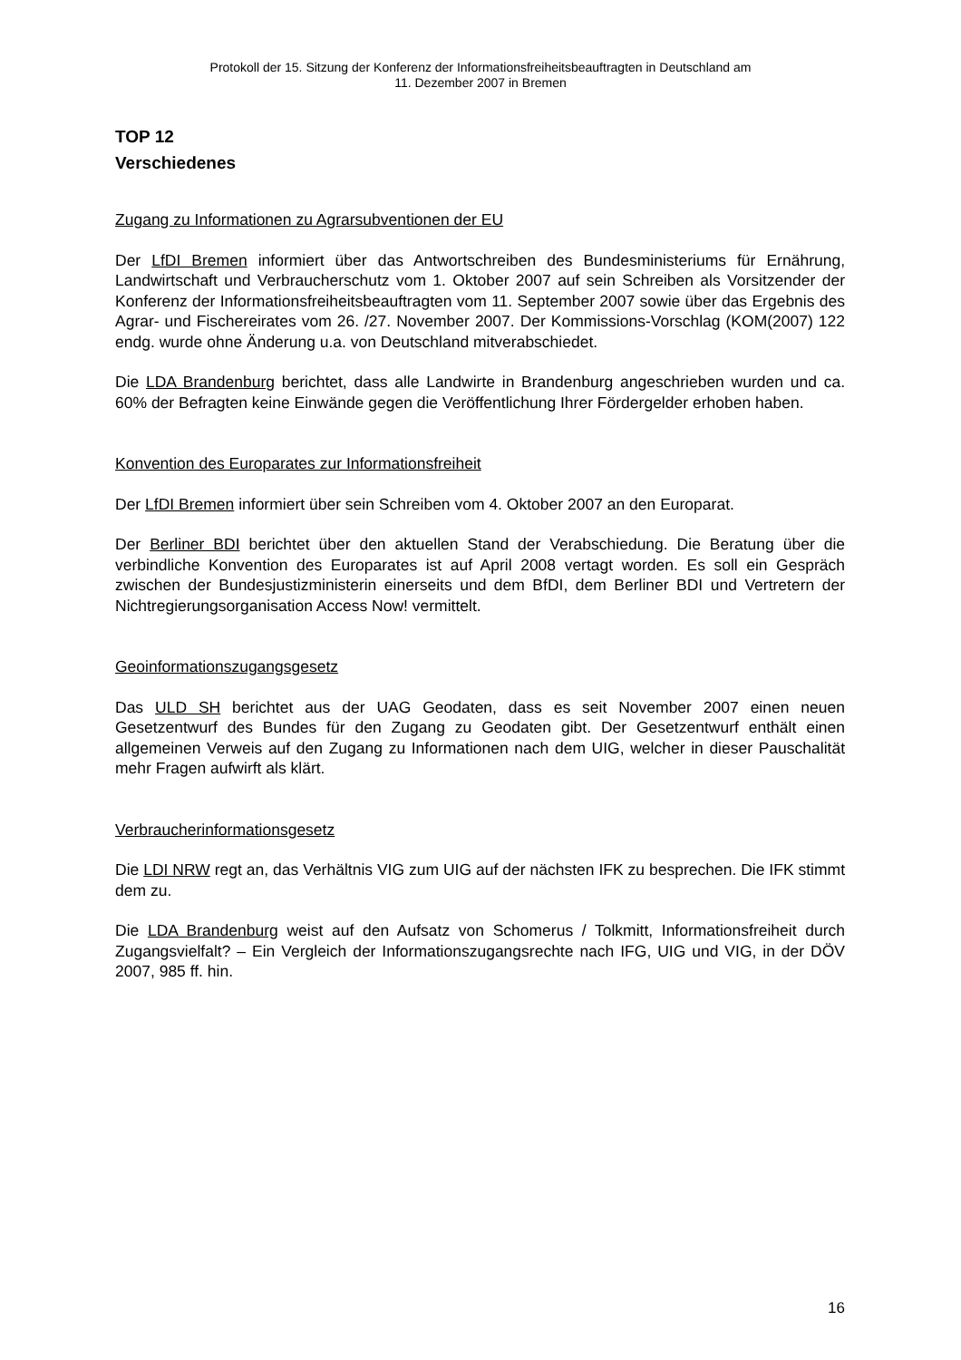Protokoll der 15. Sitzung der Konferenz der Informationsfreiheitsbeauftragten in Deutschland am
11. Dezember 2007 in Bremen
TOP 12
Verschiedenes
Zugang zu Informationen zu Agrarsubventionen der EU
Der LfDI Bremen informiert über das Antwortschreiben des Bundesministeriums für Ernährung, Landwirtschaft und Verbraucherschutz vom 1. Oktober 2007 auf sein Schreiben als Vorsitzender der Konferenz der Informationsfreiheitsbeauftragten vom 11. September 2007 sowie über das Ergebnis des Agrar- und Fischereirates vom 26. /27. November 2007. Der Kommissions-Vorschlag (KOM(2007) 122 endg. wurde ohne Änderung u.a. von Deutschland mitverabschiedet.
Die LDA Brandenburg berichtet, dass alle Landwirte in Brandenburg angeschrieben wurden und ca. 60% der Befragten keine Einwände gegen die Veröffentlichung Ihrer Fördergelder erhoben haben.
Konvention des Europarates zur Informationsfreiheit
Der LfDI Bremen informiert über sein Schreiben vom 4. Oktober 2007 an den Europarat.
Der Berliner BDI berichtet über den aktuellen Stand der Verabschiedung. Die Beratung über die verbindliche Konvention des Europarates ist auf April 2008 vertagt worden. Es soll ein Gespräch zwischen der Bundesjustizministerin einerseits und dem BfDI, dem Berliner BDI und Vertretern der Nichtregierungsorganisation Access Now! vermittelt.
Geoinformationszugangsgesetz
Das ULD SH berichtet aus der UAG Geodaten, dass es seit November 2007 einen neuen Gesetzentwurf des Bundes für den Zugang zu Geodaten gibt. Der Gesetzentwurf enthält einen allgemeinen Verweis auf den Zugang zu Informationen nach dem UIG, welcher in dieser Pauschalität mehr Fragen aufwirft als klärt.
Verbraucherinformationsgesetz
Die LDI NRW regt an, das Verhältnis VIG zum UIG auf der nächsten IFK zu besprechen. Die IFK stimmt dem zu.
Die LDA Brandenburg weist auf den Aufsatz von Schomerus / Tolkmitt, Informationsfreiheit durch Zugangsvielfalt? – Ein Vergleich der Informationszugangsrechte nach IFG, UIG und VIG, in der DÖV 2007, 985 ff. hin.
16